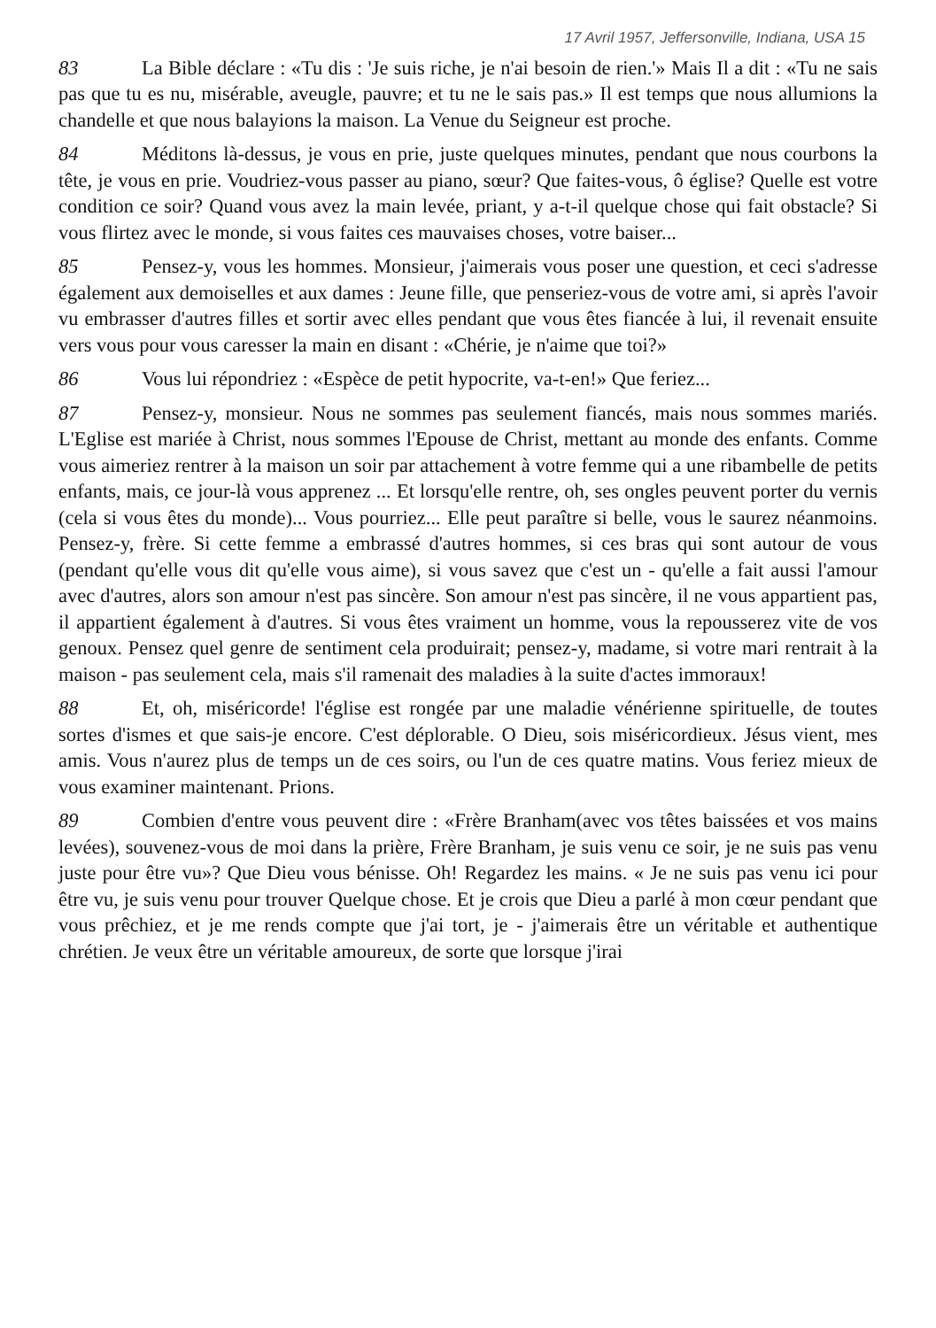17 Avril 1957, Jeffersonville, Indiana, USA 15
83 La Bible déclare : «Tu dis : 'Je suis riche, je n'ai besoin de rien.'» Mais Il a dit : «Tu ne sais pas que tu es nu, misérable, aveugle, pauvre; et tu ne le sais pas.» Il est temps que nous allumions la chandelle et que nous balayions la maison. La Venue du Seigneur est proche.
84 Méditons là-dessus, je vous en prie, juste quelques minutes, pendant que nous courbons la tête, je vous en prie. Voudriez-vous passer au piano, sœur? Que faites-vous, ô église? Quelle est votre condition ce soir? Quand vous avez la main levée, priant, y a-t-il quelque chose qui fait obstacle? Si vous flirtez avec le monde, si vous faites ces mauvaises choses, votre baiser...
85 Pensez-y, vous les hommes. Monsieur, j'aimerais vous poser une question, et ceci s'adresse également aux demoiselles et aux dames : Jeune fille, que penseriez-vous de votre ami, si après l'avoir vu embrasser d'autres filles et sortir avec elles pendant que vous êtes fiancée à lui, il revenait ensuite vers vous pour vous caresser la main en disant : «Chérie, je n'aime que toi?»
86 Vous lui répondriez : «Espèce de petit hypocrite, va-t-en!» Que feriez...
87 Pensez-y, monsieur. Nous ne sommes pas seulement fiancés, mais nous sommes mariés. L'Eglise est mariée à Christ, nous sommes l'Epouse de Christ, mettant au monde des enfants. Comme vous aimeriez rentrer à la maison un soir par attachement à votre femme qui a une ribambelle de petits enfants, mais, ce jour-là vous apprenez ... Et lorsqu'elle rentre, oh, ses ongles peuvent porter du vernis (cela si vous êtes du monde)... Vous pourriez... Elle peut paraître si belle, vous le saurez néanmoins. Pensez-y, frère. Si cette femme a embrassé d'autres hommes, si ces bras qui sont autour de vous (pendant qu'elle vous dit qu'elle vous aime), si vous savez que c'est un - qu'elle a fait aussi l'amour avec d'autres, alors son amour n'est pas sincère. Son amour n'est pas sincère, il ne vous appartient pas, il appartient également à d'autres. Si vous êtes vraiment un homme, vous la repousserez vite de vos genoux. Pensez quel genre de sentiment cela produirait; pensez-y, madame, si votre mari rentrait à la maison - pas seulement cela, mais s'il ramenait des maladies à la suite d'actes immoraux!
88 Et, oh, miséricorde! l'église est rongée par une maladie vénérienne spirituelle, de toutes sortes d'ismes et que sais-je encore. C'est déplorable. O Dieu, sois miséricordieux. Jésus vient, mes amis. Vous n'aurez plus de temps un de ces soirs, ou l'un de ces quatre matins. Vous feriez mieux de vous examiner maintenant. Prions.
89 Combien d'entre vous peuvent dire : «Frère Branham(avec vos têtes baissées et vos mains levées), souvenez-vous de moi dans la prière, Frère Branham, je suis venu ce soir, je ne suis pas venu juste pour être vu»? Que Dieu vous bénisse. Oh! Regardez les mains. « Je ne suis pas venu ici pour être vu, je suis venu pour trouver Quelque chose. Et je crois que Dieu a parlé à mon cœur pendant que vous prêchiez, et je me rends compte que j'ai tort, je - j'aimerais être un véritable et authentique chrétien. Je veux être un véritable amoureux, de sorte que lorsque j'irai